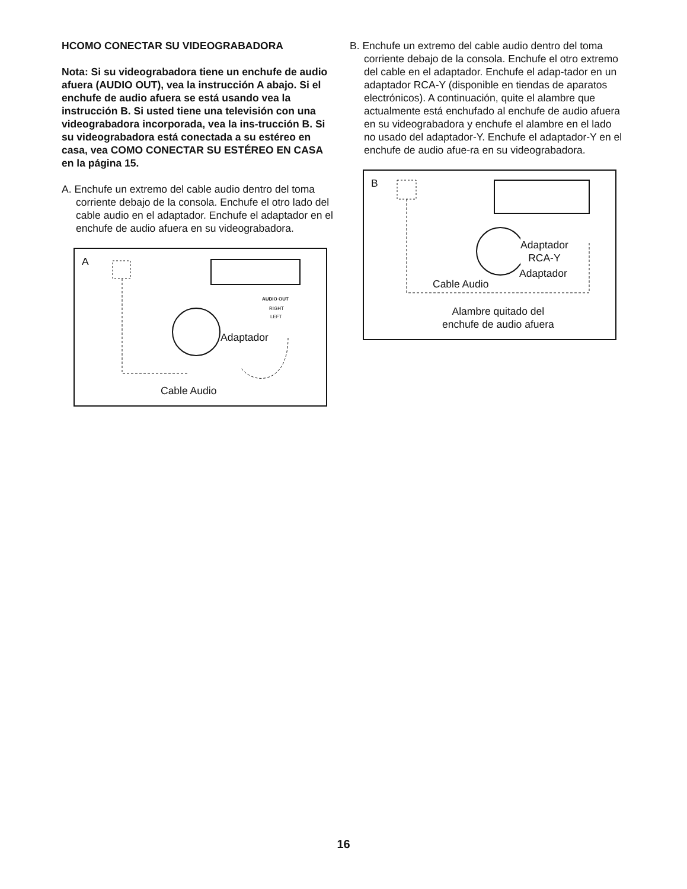HCOMO CONECTAR SU VIDEOGRABADORA
Nota: Si su videograbadora tiene un enchufe de audio afuera (AUDIO OUT), vea la instrucción A abajo. Si el enchufe de audio afuera se está usando vea la instrucción B. Si usted tiene una televisión con una videograbadora incorporada, vea la ins-trucción B. Si su videograbadora está conectada a su estéreo en casa, vea COMO CONECTAR SU ESTÉREO EN CASA en la página 15.
A. Enchufe un extremo del cable audio dentro del toma corriente debajo de la consola. Enchufe el otro lado del cable audio en el adaptador. Enchufe el adaptador en el enchufe de audio afuera en su videograbadora.
A
AUDIO OUT
RIGHT
LEFT
Adaptador
Cable Audio
B. Enchufe un extremo del cable audio dentro del toma corriente debajo de la consola. Enchufe el otro extremo del cable en el adaptador. Enchufe el adap-tador en un adaptador RCA-Y (disponible en tiendas de aparatos electrónicos). A continuación, quite el alambre que actualmente está enchufado al enchufe de audio afuera en su videograbadora y enchufe el alambre en el lado no usado del adaptador-Y. Enchufe el adaptador-Y en el enchufe de audio afue-ra en su videograbadora.
B
Adaptador
RCA-Y
Adaptador
Cable Audio
Alambre quitado del
enchufe de audio afuera
16